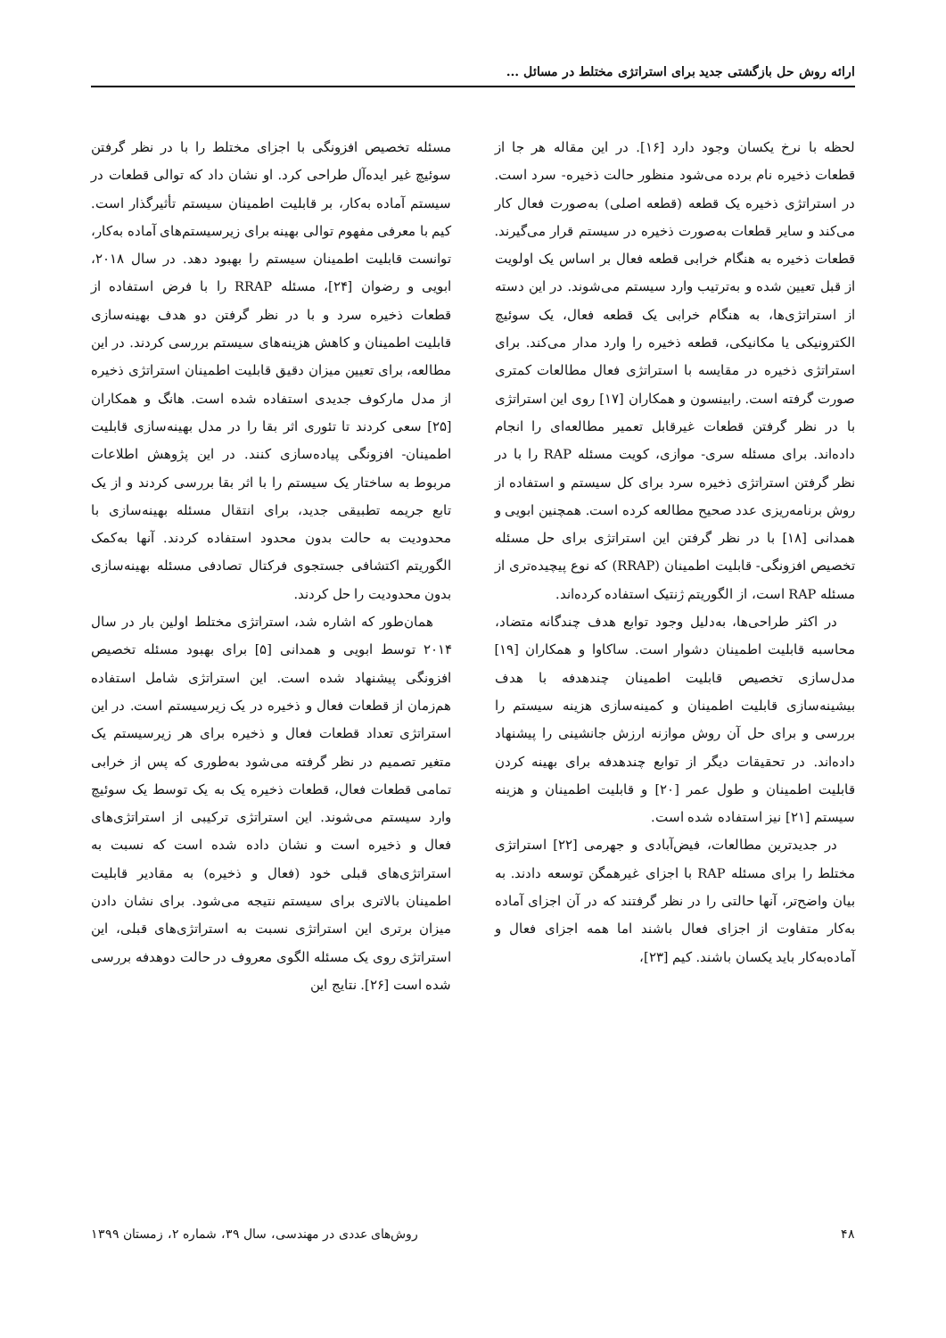ارائه روش حل بازگشتی جدید برای استراتژی مختلط در مسائل ...
لحظه با نرخ یکسان وجود دارد [۱۶]. در این مقاله هر جا از قطعات ذخیره نام برده می‌شود منظور حالت ذخیره- سرد است. در استراتژی ذخیره یک قطعه (قطعه اصلی) به‌صورت فعال کار می‌کند و سایر قطعات به‌صورت ذخیره در سیستم قرار می‌گیرند. قطعات ذخیره به هنگام خرابی قطعه فعال بر اساس یک اولویت از قبل تعیین شده و به‌ترتیب وارد سیستم می‌شوند. در این دسته از استراتژی‌ها، به هنگام خرابی یک قطعه فعال، یک سوئیچ الکترونیکی یا مکانیکی، قطعه ذخیره را وارد مدار می‌کند. برای استراتژی ذخیره در مقایسه با استراتژی فعال مطالعات کمتری صورت گرفته است. رابینسون و همکاران [۱۷] روی این استراتژی با در نظر گرفتن قطعات غیرقابل تعمیر مطالعه‌ای را انجام داده‌اند. برای مسئله سری- موازی، کویت مسئله RAP را با در نظر گرفتن استراتژی ذخیره سرد برای کل سیستم و استفاده از روش برنامه‌ریزی عدد صحیح مطالعه کرده است. همچنین ابویی و همدانی [۱۸] با در نظر گرفتن این استراتژی برای حل مسئله تخصیص افزونگی- قابلیت اطمینان (RRAP) که نوع پیچیده‌تری از مسئله RAP است، از الگوریتم ژنتیک استفاده کرده‌اند.
در اکثر طراحی‌ها، به‌دلیل وجود توابع هدف چندگانه متضاد، محاسبه قابلیت اطمینان دشوار است. ساکاوا و همکاران [۱۹] مدل‌سازی تخصیص قابلیت اطمینان چندهدفه با هدف بیشینه‌سازی قابلیت اطمینان و کمینه‌سازی هزینه سیستم را بررسی و برای حل آن روش موازنه ارزش جانشینی را پیشنهاد داده‌اند. در تحقیقات دیگر از توابع چندهدفه برای بهینه کردن قابلیت اطمینان و طول عمر [۲۰] و قابلیت اطمینان و هزینه سیستم [۲۱] نیز استفاده شده است.
در جدیدترین مطالعات، فیض‌آبادی و جهرمی [۲۲] استراتژی مختلط را برای مسئله RAP با اجزای غیرهمگن توسعه دادند. به بیان واضح‌تر، آنها حالتی را در نظر گرفتند که در آن اجزای آماده به‌کار متفاوت از اجزای فعال باشند اما همه اجزای فعال و آماده‌به‌کار باید یکسان باشند. کیم [۲۳]،
مسئله تخصیص افزونگی با اجزای مختلط را با در نظر گرفتن سوئیچ غیر ایده‌آل طراحی کرد. او نشان داد که توالی قطعات در سیستم آماده به‌کار، بر قابلیت اطمینان سیستم تأثیرگذار است. کیم با معرفی مفهوم توالی بهینه برای زیرسیستم‌های آماده به‌کار، توانست قابلیت اطمینان سیستم را بهبود دهد. در سال ۲۰۱۸، ابویی و رضوان [۲۴]، مسئله RRAP را با فرض استفاده از قطعات ذخیره سرد و با در نظر گرفتن دو هدف بهینه‌سازی قابلیت اطمینان و کاهش هزینه‌های سیستم بررسی کردند. در این مطالعه، برای تعیین میزان دقیق قابلیت اطمینان استراتژی ذخیره از مدل مارکوف جدیدی استفاده شده است. هانگ و همکاران [۲۵] سعی کردند تا تئوری اثر بقا را در مدل بهینه‌سازی قابلیت اطمینان- افزونگی پیاده‌سازی کنند. در این پژوهش اطلاعات مربوط به ساختار یک سیستم را با اثر بقا بررسی کردند و از یک تابع جریمه تطبیقی جدید، برای انتقال مسئله بهینه‌سازی با محدودیت به حالت بدون محدود استفاده کردند. آنها به‌کمک الگوریتم اکتشافی جستجوی فرکتال تصادفی مسئله بهینه‌سازی بدون محدودیت را حل کردند.
همان‌طور که اشاره شد، استراتژی مختلط اولین بار در سال ۲۰۱۴ توسط ابویی و همدانی [۵] برای بهبود مسئله تخصیص افزونگی پیشنهاد شده است. این استراتژی شامل استفاده هم‌زمان از قطعات فعال و ذخیره در یک زیرسیستم است. در این استراتژی تعداد قطعات فعال و ذخیره برای هر زیرسیستم یک متغیر تصمیم در نظر گرفته می‌شود به‌طوری که پس از خرابی تمامی قطعات فعال، قطعات ذخیره یک به یک توسط یک سوئیچ وارد سیستم می‌شوند. این استراتژی ترکیبی از استراتژی‌های فعال و ذخیره است و نشان داده شده است که نسبت به استراتژی‌های قبلی خود (فعال و ذخیره) به مقادیر قابلیت اطمینان بالاتری برای سیستم نتیجه می‌شود. برای نشان دادن میزان برتری این استراتژی نسبت به استراتژی‌های قبلی، این استراتژی روی یک مسئله الگوی معروف در حالت دوهدفه بررسی شده است [۲۶]. نتایج این
۴۸ روش‌های عددی در مهندسی، سال ۳۹، شماره ۲، زمستان ۱۳۹۹